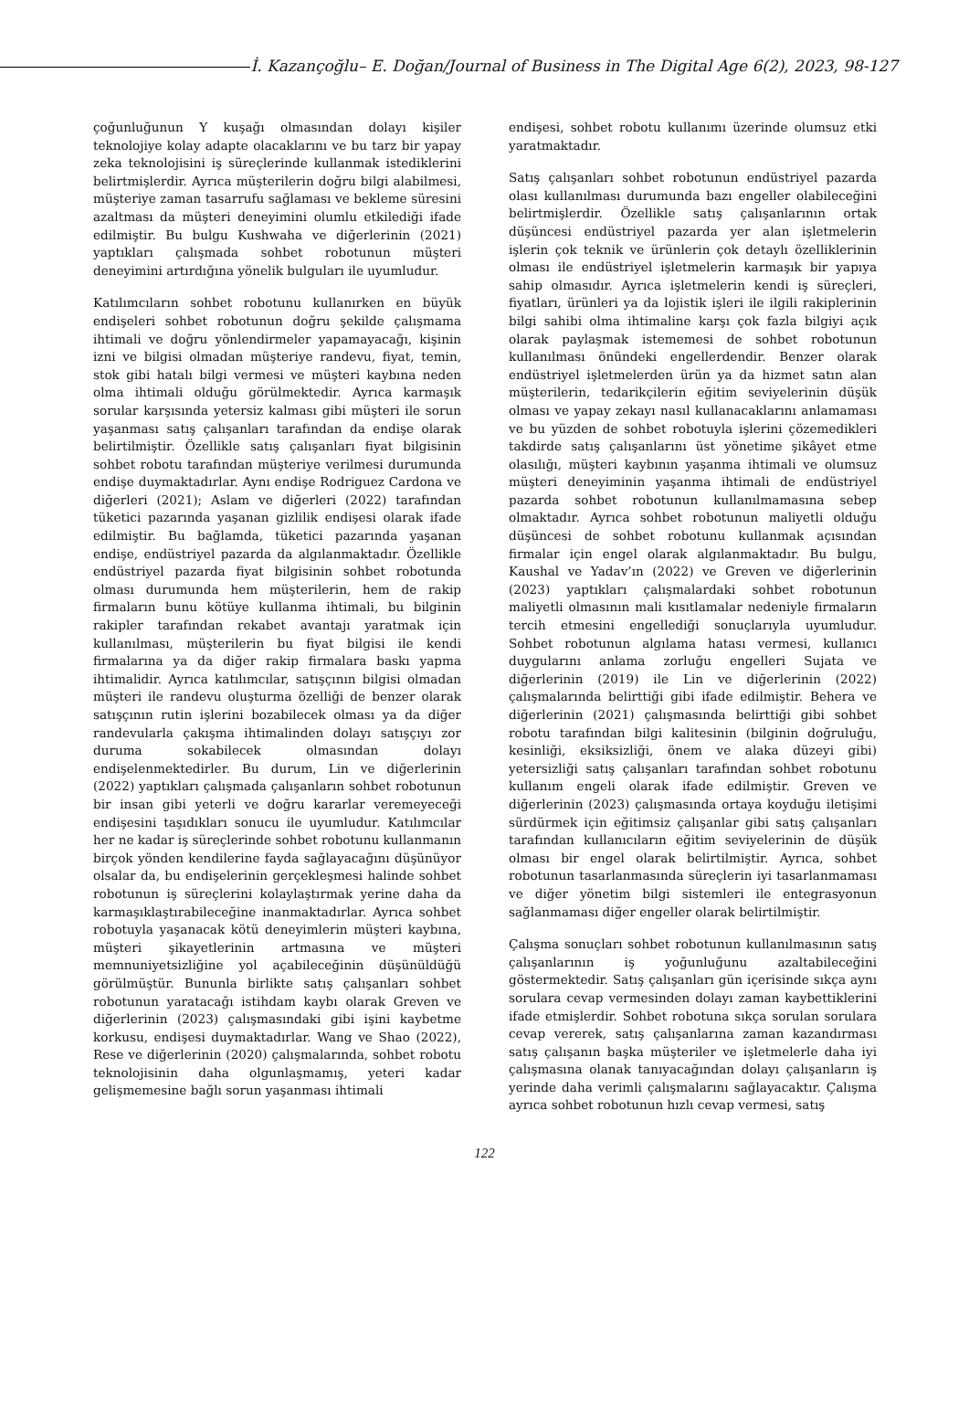İ. Kazançoğlu– E. Doğan/Journal of Business in The Digital Age 6(2), 2023, 98-127
çoğunluğunun Y kuşağı olmasından dolayı kişiler teknolojiye kolay adapte olacaklarını ve bu tarz bir yapay zeka teknolojisini iş süreçlerinde kullanmak istediklerini belirtmişlerdir. Ayrıca müşterilerin doğru bilgi alabilmesi, müşteriye zaman tasarrufu sağlaması ve bekleme süresini azaltması da müşteri deneyimini olumlu etkilediği ifade edilmiştir. Bu bulgu Kushwaha ve diğerlerinin (2021) yaptıkları çalışmada sohbet robotunun müşteri deneyimini artırdığına yönelik bulguları ile uyumludur.
Katılımcıların sohbet robotunu kullanırken en büyük endişeleri sohbet robotunun doğru şekilde çalışmama ihtimali ve doğru yönlendirmeler yapamayacağı, kişinin izni ve bilgisi olmadan müşteriye randevu, fiyat, temin, stok gibi hatalı bilgi vermesi ve müşteri kaybına neden olma ihtimali olduğu görülmektedir. Ayrıca karmaşık sorular karşısında yetersiz kalması gibi müşteri ile sorun yaşanması satış çalışanları tarafından da endişe olarak belirtilmiştir. Özellikle satış çalışanları fiyat bilgisinin sohbet robotu tarafından müşteriye verilmesi durumunda endişe duymaktadırlar. Aynı endişe Rodriguez Cardona ve diğerleri (2021); Aslam ve diğerleri (2022) tarafından tüketici pazarında yaşanan gizlilik endişesi olarak ifade edilmiştir. Bu bağlamda, tüketici pazarında yaşanan endişe, endüstriyel pazarda da algılanmaktadır. Özellikle endüstriyel pazarda fiyat bilgisinin sohbet robotunda olması durumunda hem müşterilerin, hem de rakip firmaların bunu kötüye kullanma ihtimali, bu bilginin rakipler tarafından rekabet avantajı yaratmak için kullanılması, müşterilerin bu fiyat bilgisi ile kendi firmalarına ya da diğer rakip firmalara baskı yapma ihtimalidir. Ayrıca katılımcılar, satışçının bilgisi olmadan müşteri ile randevu oluşturma özelliği de benzer olarak satışçının rutin işlerini bozabilecek olması ya da diğer randevularla çakışma ihtimalinden dolayı satışçıyı zor duruma sokabilecek olmasından dolayı endişelenmektedirler. Bu durum, Lin ve diğerlerinin (2022) yaptıkları çalışmada çalışanların sohbet robotunun bir insan gibi yeterli ve doğru kararlar veremeyeceği endişesini taşıdıkları sonucu ile uyumludur. Katılımcılar her ne kadar iş süreçlerinde sohbet robotunu kullanmanın birçok yönden kendilerine fayda sağlayacağını düşünüyor olsalar da, bu endişelerinin gerçekleşmesi halinde sohbet robotunun iş süreçlerini kolaylaştırmak yerine daha da karmaşıklaştırabileceğine inanmaktadırlar. Ayrıca sohbet robotuyla yaşanacak kötü deneyimlerin müşteri kaybına, müşteri şikayetlerinin artmasına ve müşteri memnuniyetsizliğine yol açabileceğinin düşünüldüğü görülmüştür. Bununla birlikte satış çalışanları sohbet robotunun yaratacağı istihdam kaybı olarak Greven ve diğerlerinin (2023) çalışmasındaki gibi işini kaybetme korkusu, endişesi duymaktadırlar. Wang ve Shao (2022), Rese ve diğerlerinin (2020) çalışmalarında, sohbet robotu teknolojisinin daha olgunlaşmamış, yeteri kadar gelişmemesine bağlı sorun yaşanması ihtimali
endişesi, sohbet robotu kullanımı üzerinde olumsuz etki yaratmaktadır.
Satış çalışanları sohbet robotunun endüstriyel pazarda olası kullanılması durumunda bazı engeller olabileceğini belirtmişlerdir. Özellikle satış çalışanlarının ortak düşüncesi endüstriyel pazarda yer alan işletmelerin işlerin çok teknik ve ürünlerin çok detaylı özelliklerinin olması ile endüstriyel işletmelerin karmaşık bir yapıya sahip olmasıdır. Ayrıca işletmelerin kendi iş süreçleri, fiyatları, ürünleri ya da lojistik işleri ile ilgili rakiplerinin bilgi sahibi olma ihtimaline karşı çok fazla bilgiyi açık olarak paylaşmak istememesi de sohbet robotunun kullanılması önündeki engellerdendir. Benzer olarak endüstriyel işletmelerden ürün ya da hizmet satın alan müşterilerin, tedarikçilerin eğitim seviyelerinin düşük olması ve yapay zekayı nasıl kullanacaklarını anlamaması ve bu yüzden de sohbet robotuyla işlerini çözemedikleri takdirde satış çalışanlarını üst yönetime şikâyet etme olasılığı, müşteri kaybının yaşanma ihtimali ve olumsuz müşteri deneyiminin yaşanma ihtimali de endüstriyel pazarda sohbet robotunun kullanılmamasına sebep olmaktadır. Ayrıca sohbet robotunun maliyetli olduğu düşüncesi de sohbet robotunu kullanmak açısından firmalar için engel olarak algılanmaktadır. Bu bulgu, Kaushal ve Yadav’ın (2022) ve Greven ve diğerlerinin (2023) yaptıkları çalışmalardaki sohbet robotunun maliyetli olmasının mali kısıtlamalar nedeniyle firmaların tercih etmesini engellediği sonuçlarıyla uyumludur. Sohbet robotunun algılama hatası vermesi, kullanıcı duygularını anlama zorluğu engelleri Sujata ve diğerlerinin (2019) ile Lin ve diğerlerinin (2022) çalışmalarında belirttiği gibi ifade edilmiştir. Behera ve diğerlerinin (2021) çalışmasında belirttiği gibi sohbet robotu tarafından bilgi kalitesinin (bilginin doğruluğu, kesinliği, eksiksizliği, önem ve alaka düzeyi gibi) yetersizliği satış çalışanları tarafından sohbet robotunu kullanım engeli olarak ifade edilmiştir. Greven ve diğerlerinin (2023) çalışmasında ortaya koyduğu iletişimi sürdürmek için eğitimsiz çalışanlar gibi satış çalışanları tarafından kullanıcıların eğitim seviyelerinin de düşük olması bir engel olarak belirtilmiştir. Ayrıca, sohbet robotunun tasarlanmasında süreçlerin iyi tasarlanmaması ve diğer yönetim bilgi sistemleri ile entegrasyonun sağlanmaması diğer engeller olarak belirtilmiştir.
Çalışma sonuçları sohbet robotunun kullanılmasının satış çalışanlarının iş yoğunluğunu azaltabileceğini göstermektedir. Satış çalışanları gün içerisinde sıkça aynı sorulara cevap vermesinden dolayı zaman kaybettiklerini ifade etmişlerdir. Sohbet robotuna sıkça sorulan sorulara cevap vererek, satış çalışanlarına zaman kazandırması satış çalışanın başka müşteriler ve işletmelerle daha iyi çalışmasına olanak tanıyacağından dolayı çalışanların iş yerinde daha verimli çalışmalarını sağlayacaktır. Çalışma ayrıca sohbet robotunun hızlı cevap vermesi, satış
122